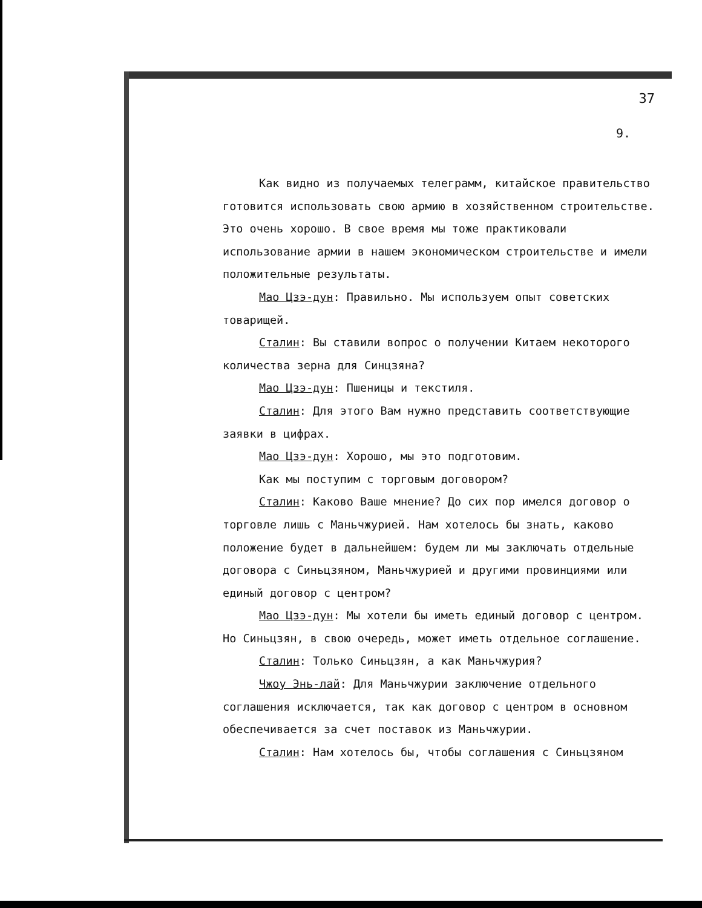37
9.
Как видно из получаемых телеграмм, китайское правительство готовится использовать свою армию в хозяйственном строительстве. Это очень хорошо. В свое время мы тоже практиковали использование армии в нашем экономическом строительстве и имели положительные результаты.
Мао Цзэ-дун: Правильно. Мы используем опыт советских товарищей.
Сталин: Вы ставили вопрос о получении Китаем некоторого количества зерна для Синцзяна?
Мао Цзэ-дун: Пшеницы и текстиля.
Сталин: Для этого Вам нужно представить соответствующие заявки в цифрах.
Мао Цзэ-дун: Хорошо, мы это подготовим.
Как мы поступим с торговым договором?
Сталин: Каково Ваше мнение? До сих пор имелся договор о торговле лишь с Маньчжурией. Нам хотелось бы знать, каково положение будет в дальнейшем: будем ли мы заключать отдельные договора с Синьцзяном, Маньчжурией и другими провинциями или единый договор с центром?
Мао Цзэ-дун: Мы хотели бы иметь единый договор с центром. Но Синьцзян, в свою очередь, может иметь отдельное соглашение.
Сталин: Только Синьцзян, а как Маньчжурия?
Чжоу Энь-лай: Для Маньчжурии заключение отдельного соглашения исключается, так как договор с центром в основном обеспечивается за счет поставок из Маньчжурии.
Сталин: Нам хотелось бы, чтобы соглашения с Синьцзяном